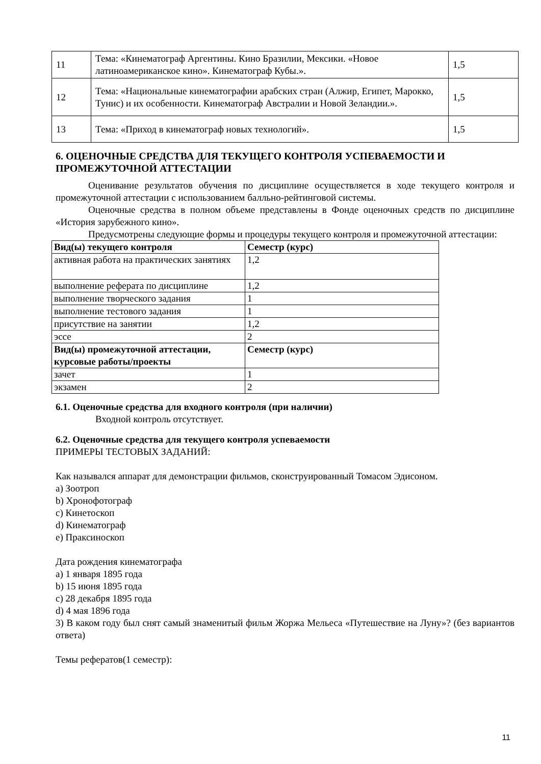| 11 | Тема: «Кинематограф Аргентины. Кино Бразилии, Мексики. «Новое латиноамериканское кино». Кинематограф Кубы.». | 1,5 |
| 12 | Тема: «Национальные кинематографии арабских стран (Алжир, Египет, Марокко, Тунис) и их особенности. Кинематограф Австралии и Новой Зеландии.». | 1,5 |
| 13 | Тема: «Приход в кинематограф новых технологий». | 1,5 |
6. ОЦЕНОЧНЫЕ СРЕДСТВА ДЛЯ ТЕКУЩЕГО КОНТРОЛЯ УСПЕВАЕМОСТИ И ПРОМЕЖУТОЧНОЙ АТТЕСТАЦИИ
Оценивание результатов обучения по дисциплине осуществляется в ходе текущего контроля и промежуточной аттестации с использованием балльно-рейтинговой системы.
Оценочные средства в полном объеме представлены в Фонде оценочных средств по дисциплине «История зарубежного кино».
Предусмотрены следующие формы и процедуры текущего контроля и промежуточной аттестации:
| Вид(ы) текущего контроля | Семестр (курс) |
| --- | --- |
| активная работа на практических занятиях | 1,2 |
| выполнение реферата по дисциплине | 1,2 |
| выполнение творческого задания | 1 |
| выполнение тестового задания | 1 |
| присутствие на занятии | 1,2 |
| эссе | 2 |
| Вид(ы) промежуточной аттестации, курсовые работы/проекты | Семестр (курс) |
| зачет | 1 |
| экзамен | 2 |
6.1. Оценочные средства для входного контроля (при наличии)
Входной контроль отсутствует.
6.2. Оценочные средства для текущего контроля успеваемости
ПРИМЕРЫ ТЕСТОВЫХ ЗАДАНИЙ:
Как назывался аппарат для демонстрации фильмов, сконструированный Томасом Эдисоном.
a) Зоотроп
b) Хронофотограф
c) Кинетоскоп
d) Кинематограф
e) Праксиноскоп
Дата рождения кинематографа
a) 1 января 1895 года
b) 15 июня 1895 года
c) 28 декабря 1895 года
d) 4 мая 1896 года
3) В каком году был снят самый знаменитый фильм Жоржа Мельеса «Путешествие на Луну»? (без вариантов ответа)
Темы рефератов(1 семестр):
11